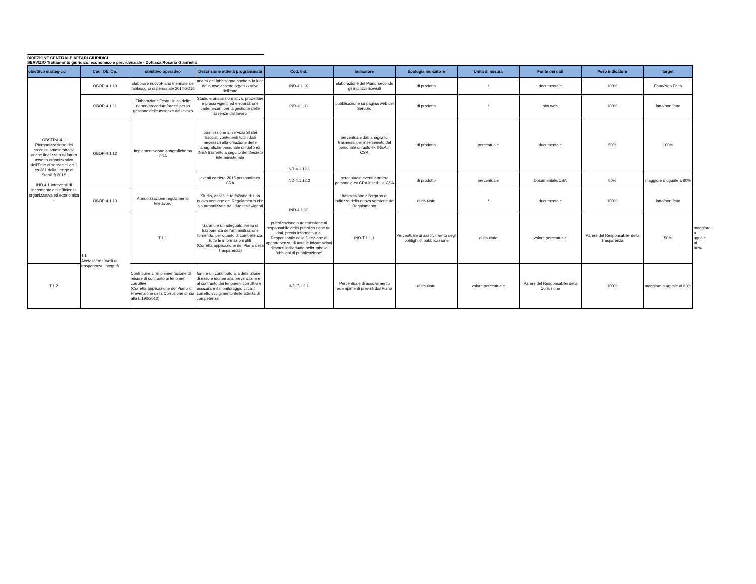DIREZIONE CENTRALE AFFARI GIURIDICI
SERVIZIO Trattamento giuridico, economico e previdenziale - Dott.ssa Rosaria Giannella
| obiettivo strategico | Cod. Ob. Op. | obiettivo operativo | Descrizione attività programmata | Cod. Ind. | indicatore | tipologia indicatore | Unità di misura | Fonte dei dati | Peso indicatore | target | |
| --- | --- | --- | --- | --- | --- | --- | --- | --- | --- | --- | --- |
| OBSTRA-4.1 Riorganizzazione dei processi amministrativi anche finalizzato al futuro assetto organizzativo dell'Ente ai sensi dell'art.1 co.381 della Legge di Stabilità 2015 IND.4.1 Interventi di incremento dell'efficienza organizzativa ed economica - | OBOP-4.1.10 | Elaborare nuovoPiano triennale del fabbisogno di personale 2014-2016 | analisi dei fabbisogno anche alla luce del nuovo assetto organizzativo dell'ente | IND-4.1.10 | elaborazione del Piano secondo gli indirizzi ricevuti | di prodotto | / | documentale | 100% | Fatto/Non Fatto | |
| | OBOP-4.1.11 | Elaborazione Testo Unico delle norme/procedure/prassi per la gestione delle assenze dal lavoro | Studio e analisi normativa, procedure e prassi vigenti ed eleborazione vademecum per la gestione delle assenze dal lavoro | IND-4.1.11 | pubblicazione su pagina web del Servizio | di prodotto | / | sito web | 100% | fatto/non fatto | |
| | OBOP-4.1.12 | Implementazione anagrafiche su CSA | trasmissione al servizio SI dei tracciati contenenti tutti i dati necessari alla creazione delle anagrafiche personale di ruolo ex INEA trasferito a seguito del Decreto interministeriale | IND-4.1.12.1 | percentuale dati anagrafici trasmessi per inserimento del personale di ruolo ex INEA in CSA | di prodotto | percentuale | documentale | 50% | 100% | |
| | | | eventi carriera 2015 personale ex CRA | IND-4.1.12.2 | percentuale eventi carriera personale ex CRA inseriti in CSA | di prodotto | percentuale | Documentale/CSA | 50% | maggiore o uguale a 80% | |
| | OBOP-4.1.13 | Armonizzazione regolamento telelavoro | Studio, analisi e redazione di una nuova versione del Regolamento che sia armonizzata tra i due testi vigenti | IND-4.1.13 | trasmissione all'organo di indirizzo della nuova versione del Regolamento | di risultato | / | documentale | 100% | fatto/non fatto | |
| | T.1 Accrescere i livelli di trasparenza, integrità | T.1.1 | Garantire un adeguato livello di trasparenza dell'amminitrazione fornendo, per quanto di competenza, tutte le informazioni utili (Corretta applicazione del Piano della Trasparenza) | pubblicazione o trasmissione al responsabile della pubblicazione dei dati, previa informativa al Responsabile della Direzione di appartenenza, di tutte le informazioni rilevanti individuate nella tabella "obblighi di pubblicazione" | IND-T.1.1.1 | Percentuale di assolvimento degli obblighi di pubblicazione | di risultato | valore percentuale | Parere del Responsabile della Trasparenza | 50% | maggiore o uguale al 80% |
| T.1.2 | | Contribuire all'implementazione di misure di contrasto ai fenomeni corruttivi (Corretta applicazione del Piano di Prevenzione della Corruzione di cui alla L.190/2012) | fornire un contributo alla definizione di misure idonee alla prevenzione e al contrasto dei fenomeni corruttivi e assicurare il monitoraggio circa il corretto svolgimento delle attività di competenza | IND-T.1.2.1 | Percentuale di assolvimento adempimenti previsti dal Piano | di risultato | valore percentuale | Parere del Responsabile della Corruzione | 100% | maggiore o uguale al 80% | |